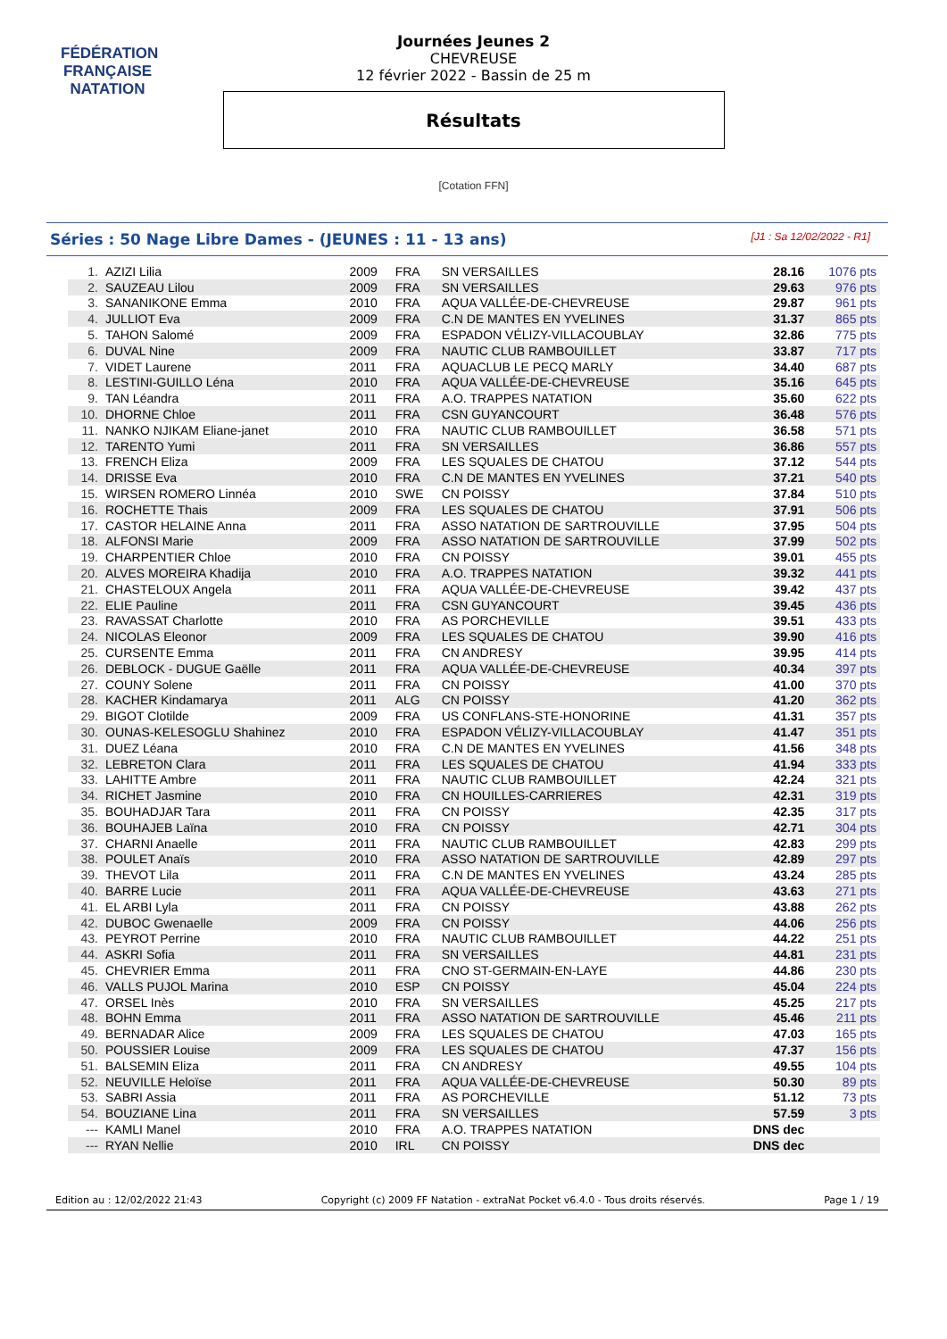FÉDÉRATION FRANÇAISE
NATATION
Journées Jeunes 2
CHEVREUSE
12 février 2022 - Bassin de 25 m
Résultats
[Cotation FFN]
Séries : 50 Nage Libre Dames - (JEUNES : 11 - 13 ans) [J1 : Sa 12/02/2022 - R1]
| 1. | AZIZI Lilia | 2009 | FRA | SN VERSAILLES | 28.16 | 1076 pts |
| 2. | SAUZEAU Lilou | 2009 | FRA | SN VERSAILLES | 29.63 | 976 pts |
| 3. | SANANIKONE Emma | 2010 | FRA | AQUA VALLÉE-DE-CHEVREUSE | 29.87 | 961 pts |
| 4. | JULLIOT Eva | 2009 | FRA | C.N DE MANTES EN YVELINES | 31.37 | 865 pts |
| 5. | TAHON Salomé | 2009 | FRA | ESPADON VÉLIZY-VILLACOUBLAY | 32.86 | 775 pts |
| 6. | DUVAL Nine | 2009 | FRA | NAUTIC CLUB RAMBOUILLET | 33.87 | 717 pts |
| 7. | VIDET Laurene | 2011 | FRA | AQUACLUB LE PECQ MARLY | 34.40 | 687 pts |
| 8. | LESTINI-GUILLO Léna | 2010 | FRA | AQUA VALLÉE-DE-CHEVREUSE | 35.16 | 645 pts |
| 9. | TAN Léandra | 2011 | FRA | A.O. TRAPPES NATATION | 35.60 | 622 pts |
| 10. | DHORNE Chloe | 2011 | FRA | CSN GUYANCOURT | 36.48 | 576 pts |
| 11. | NANKO NJIKAM Eliane-janet | 2010 | FRA | NAUTIC CLUB RAMBOUILLET | 36.58 | 571 pts |
| 12. | TARENTO Yumi | 2011 | FRA | SN VERSAILLES | 36.86 | 557 pts |
| 13. | FRENCH Eliza | 2009 | FRA | LES SQUALES DE CHATOU | 37.12 | 544 pts |
| 14. | DRISSE Eva | 2010 | FRA | C.N DE MANTES EN YVELINES | 37.21 | 540 pts |
| 15. | WIRSEN ROMERO Linnéa | 2010 | SWE | CN POISSY | 37.84 | 510 pts |
| 16. | ROCHETTE Thais | 2009 | FRA | LES SQUALES DE CHATOU | 37.91 | 506 pts |
| 17. | CASTOR HELAINE Anna | 2011 | FRA | ASSO NATATION DE SARTROUVILLE | 37.95 | 504 pts |
| 18. | ALFONSI Marie | 2009 | FRA | ASSO NATATION DE SARTROUVILLE | 37.99 | 502 pts |
| 19. | CHARPENTIER Chloe | 2010 | FRA | CN POISSY | 39.01 | 455 pts |
| 20. | ALVES MOREIRA Khadija | 2010 | FRA | A.O. TRAPPES NATATION | 39.32 | 441 pts |
| 21. | CHASTELOUX Angela | 2011 | FRA | AQUA VALLÉE-DE-CHEVREUSE | 39.42 | 437 pts |
| 22. | ELIE Pauline | 2011 | FRA | CSN GUYANCOURT | 39.45 | 436 pts |
| 23. | RAVASSAT Charlotte | 2010 | FRA | AS PORCHEVILLE | 39.51 | 433 pts |
| 24. | NICOLAS Eleonor | 2009 | FRA | LES SQUALES DE CHATOU | 39.90 | 416 pts |
| 25. | CURSENTE Emma | 2011 | FRA | CN ANDRESY | 39.95 | 414 pts |
| 26. | DEBLOCK - DUGUE Gaëlle | 2011 | FRA | AQUA VALLÉE-DE-CHEVREUSE | 40.34 | 397 pts |
| 27. | COUNY Solene | 2011 | FRA | CN POISSY | 41.00 | 370 pts |
| 28. | KACHER Kindamarya | 2011 | ALG | CN POISSY | 41.20 | 362 pts |
| 29. | BIGOT Clotilde | 2009 | FRA | US CONFLANS-STE-HONORINE | 41.31 | 357 pts |
| 30. | OUNAS-KELESOGLU Shahinez | 2010 | FRA | ESPADON VÉLIZY-VILLACOUBLAY | 41.47 | 351 pts |
| 31. | DUEZ Léana | 2010 | FRA | C.N DE MANTES EN YVELINES | 41.56 | 348 pts |
| 32. | LEBRETON Clara | 2011 | FRA | LES SQUALES DE CHATOU | 41.94 | 333 pts |
| 33. | LAHITTE Ambre | 2011 | FRA | NAUTIC CLUB RAMBOUILLET | 42.24 | 321 pts |
| 34. | RICHET Jasmine | 2010 | FRA | CN HOUILLES-CARRIERES | 42.31 | 319 pts |
| 35. | BOUHADJAR Tara | 2011 | FRA | CN POISSY | 42.35 | 317 pts |
| 36. | BOUHAJEB Laïna | 2010 | FRA | CN POISSY | 42.71 | 304 pts |
| 37. | CHARNI Anaelle | 2011 | FRA | NAUTIC CLUB RAMBOUILLET | 42.83 | 299 pts |
| 38. | POULET Anaïs | 2010 | FRA | ASSO NATATION DE SARTROUVILLE | 42.89 | 297 pts |
| 39. | THEVOT Lila | 2011 | FRA | C.N DE MANTES EN YVELINES | 43.24 | 285 pts |
| 40. | BARRE Lucie | 2011 | FRA | AQUA VALLÉE-DE-CHEVREUSE | 43.63 | 271 pts |
| 41. | EL ARBI Lyla | 2011 | FRA | CN POISSY | 43.88 | 262 pts |
| 42. | DUBOC Gwenaelle | 2009 | FRA | CN POISSY | 44.06 | 256 pts |
| 43. | PEYROT Perrine | 2010 | FRA | NAUTIC CLUB RAMBOUILLET | 44.22 | 251 pts |
| 44. | ASKRI Sofia | 2011 | FRA | SN VERSAILLES | 44.81 | 231 pts |
| 45. | CHEVRIER Emma | 2011 | FRA | CNO ST-GERMAIN-EN-LAYE | 44.86 | 230 pts |
| 46. | VALLS PUJOL Marina | 2010 | ESP | CN POISSY | 45.04 | 224 pts |
| 47. | ORSEL Inès | 2010 | FRA | SN VERSAILLES | 45.25 | 217 pts |
| 48. | BOHN Emma | 2011 | FRA | ASSO NATATION DE SARTROUVILLE | 45.46 | 211 pts |
| 49. | BERNADAR Alice | 2009 | FRA | LES SQUALES DE CHATOU | 47.03 | 165 pts |
| 50. | POUSSIER Louise | 2009 | FRA | LES SQUALES DE CHATOU | 47.37 | 156 pts |
| 51. | BALSEMIN Eliza | 2011 | FRA | CN ANDRESY | 49.55 | 104 pts |
| 52. | NEUVILLE Heloïse | 2011 | FRA | AQUA VALLÉE-DE-CHEVREUSE | 50.30 | 89 pts |
| 53. | SABRI Assia | 2011 | FRA | AS PORCHEVILLE | 51.12 | 73 pts |
| 54. | BOUZIANE Lina | 2011 | FRA | SN VERSAILLES | 57.59 | 3 pts |
| --- | KAMLI Manel | 2010 | FRA | A.O. TRAPPES NATATION | DNS dec | |
| --- | RYAN Nellie | 2010 | IRL | CN POISSY | DNS dec | |
Edition au : 12/02/2022 21:43 Copyright (c) 2009 FF Natation - extraNat Pocket v6.4.0 - Tous droits réservés. Page 1 / 19